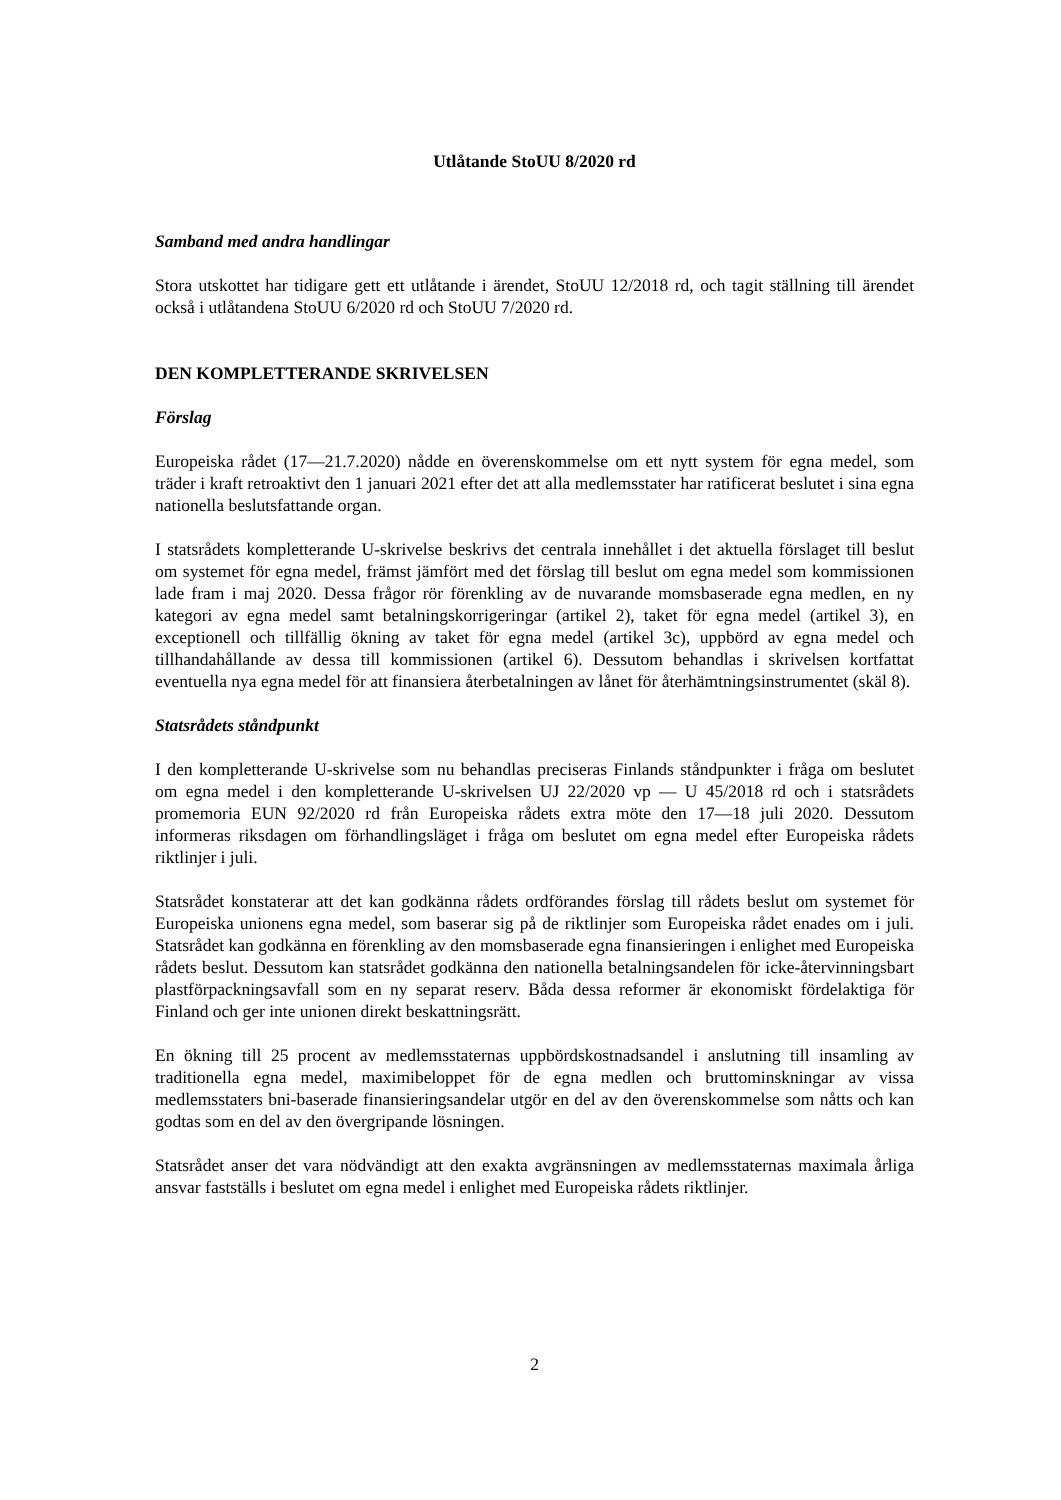Utlåtande StoUU 8/2020 rd
Samband med andra handlingar
Stora utskottet har tidigare gett ett utlåtande i ärendet, StoUU 12/2018 rd, och tagit ställning till ärendet också i utlåtandena StoUU 6/2020 rd och StoUU 7/2020 rd.
DEN KOMPLETTERANDE SKRIVELSEN
Förslag
Europeiska rådet (17—21.7.2020) nådde en överenskommelse om ett nytt system för egna medel, som träder i kraft retroaktivt den 1 januari 2021 efter det att alla medlemsstater har ratificerat beslutet i sina egna nationella beslutsfattande organ.
I statsrådets kompletterande U-skrivelse beskrivs det centrala innehållet i det aktuella förslaget till beslut om systemet för egna medel, främst jämfört med det förslag till beslut om egna medel som kommissionen lade fram i maj 2020. Dessa frågor rör förenkling av de nuvarande momsbaserade egna medlen, en ny kategori av egna medel samt betalningskorrigeringar (artikel 2), taket för egna medel (artikel 3), en exceptionell och tillfällig ökning av taket för egna medel (artikel 3c), uppbörd av egna medel och tillhandahållande av dessa till kommissionen (artikel 6). Dessutom behandlas i skrivelsen kortfattat eventuella nya egna medel för att finansiera återbetalningen av lånet för återhämtningsinstrumentet (skäl 8).
Statsrådets ståndpunkt
I den kompletterande U-skrivelse som nu behandlas preciseras Finlands ståndpunkter i fråga om beslutet om egna medel i den kompletterande U-skrivelsen UJ 22/2020 vp — U 45/2018 rd och i statsrådets promemoria EUN 92/2020 rd från Europeiska rådets extra möte den 17—18 juli 2020. Dessutom informeras riksdagen om förhandlingsläget i fråga om beslutet om egna medel efter Europeiska rådets riktlinjer i juli.
Statsrådet konstaterar att det kan godkänna rådets ordförandes förslag till rådets beslut om systemet för Europeiska unionens egna medel, som baserar sig på de riktlinjer som Europeiska rådet enades om i juli. Statsrådet kan godkänna en förenkling av den momsbaserade egna finansieringen i enlighet med Europeiska rådets beslut. Dessutom kan statsrådet godkänna den nationella betalningsandelen för icke-återvinningsbart plastförpackningsavfall som en ny separat reserv. Båda dessa reformer är ekonomiskt fördelaktiga för Finland och ger inte unionen direkt beskattningsrätt.
En ökning till 25 procent av medlemsstaternas uppbördskostnadsandel i anslutning till insamling av traditionella egna medel, maximibeloppet för de egna medlen och bruttominskningar av vissa medlemsstaters bni-baserade finansieringsandelar utgör en del av den överenskommelse som nåtts och kan godtas som en del av den övergripande lösningen.
Statsrådet anser det vara nödvändigt att den exakta avgränsningen av medlemsstaternas maximala årliga ansvar fastställs i beslutet om egna medel i enlighet med Europeiska rådets riktlinjer.
2